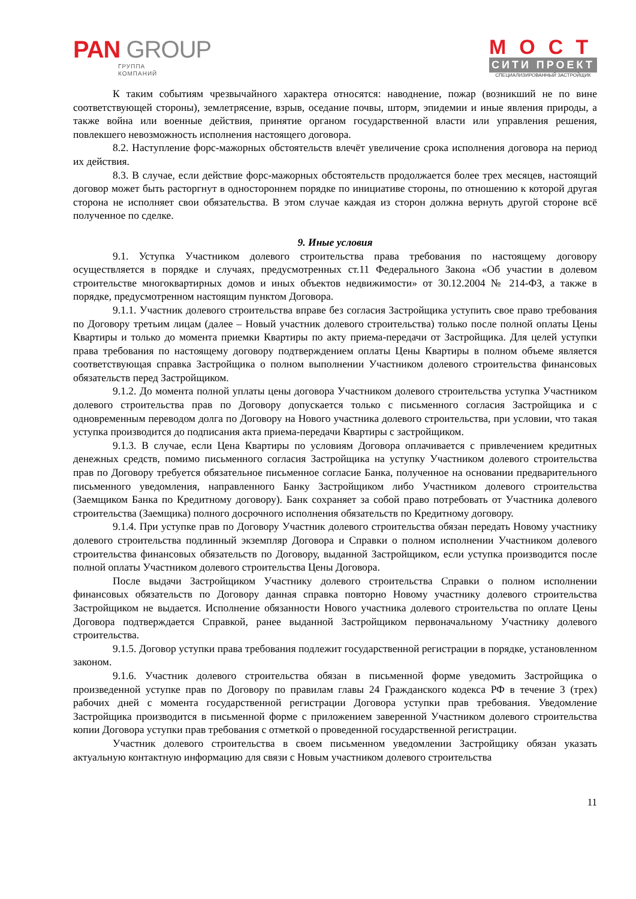PAN GROUP
ГРУППА
КОМПАНИЙ
МОСТ
СИТИ ПРОЕКТ
СПЕЦИАЛИЗИРОВАННЫЙ ЗАСТРОЙЩИК
К таким событиям чрезвычайного характера относятся: наводнение, пожар (возникший не по вине соответствующей стороны), землетрясение, взрыв, оседание почвы, шторм, эпидемии и иные явления природы, а также война или военные действия, принятие органом государственной власти или управления решения, повлекшего невозможность исполнения настоящего договора.
8.2. Наступление форс-мажорных обстоятельств влечёт увеличение срока исполнения договора на период их действия.
8.3. В случае, если действие форс-мажорных обстоятельств продолжается более трех месяцев, настоящий договор может быть расторгнут в одностороннем порядке по инициативе стороны, по отношению к которой другая сторона не исполняет свои обязательства. В этом случае каждая из сторон должна вернуть другой стороне всё полученное по сделке.
9. Иные условия
9.1. Уступка Участником долевого строительства права требования по настоящему договору осуществляется в порядке и случаях, предусмотренных ст.11 Федерального Закона «Об участии в долевом строительстве многоквартирных домов и иных объектов недвижимости» от 30.12.2004 № 214-ФЗ, а также в порядке, предусмотренном настоящим пунктом Договора.
9.1.1. Участник долевого строительства вправе без согласия Застройщика уступить свое право требования по Договору третьим лицам (далее – Новый участник долевого строительства) только после полной оплаты Цены Квартиры и только до момента приемки Квартиры по акту приема-передачи от Застройщика. Для целей уступки права требования по настоящему договору подтверждением оплаты Цены Квартиры в полном объеме является соответствующая справка Застройщика о полном выполнении Участником долевого строительства финансовых обязательств перед Застройщиком.
9.1.2. До момента полной уплаты цены договора Участником долевого строительства уступка Участником долевого строительства прав по Договору допускается только с письменного согласия Застройщика и с одновременным переводом долга по Договору на Нового участника долевого строительства, при условии, что такая уступка производится до подписания акта приема-передачи Квартиры с застройщиком.
9.1.3. В случае, если Цена Квартиры по условиям Договора оплачивается с привлечением кредитных денежных средств, помимо письменного согласия Застройщика на уступку Участником долевого строительства прав по Договору требуется обязательное письменное согласие Банка, полученное на основании предварительного письменного уведомления, направленного Банку Застройщиком либо Участником долевого строительства (Заемщиком Банка по Кредитному договору). Банк сохраняет за собой право потребовать от Участника долевого строительства (Заемщика) полного досрочного исполнения обязательств по Кредитному договору.
9.1.4. При уступке прав по Договору Участник долевого строительства обязан передать Новому участнику долевого строительства подлинный экземпляр Договора и Справки о полном исполнении Участником долевого строительства финансовых обязательств по Договору, выданной Застройщиком, если уступка производится после полной оплаты Участником долевого строительства Цены Договора.
После выдачи Застройщиком Участнику долевого строительства Справки о полном исполнении финансовых обязательств по Договору данная справка повторно Новому участнику долевого строительства Застройщиком не выдается. Исполнение обязанности Нового участника долевого строительства по оплате Цены Договора подтверждается Справкой, ранее выданной Застройщиком первоначальному Участнику долевого строительства.
9.1.5. Договор уступки права требования подлежит государственной регистрации в порядке, установленном законом.
9.1.6. Участник долевого строительства обязан в письменной форме уведомить Застройщика о произведенной уступке прав по Договору по правилам главы 24 Гражданского кодекса РФ в течение 3 (трех) рабочих дней с момента государственной регистрации Договора уступки прав требования. Уведомление Застройщика производится в письменной форме с приложением заверенной Участником долевого строительства копии Договора уступки прав требования с отметкой о проведенной государственной регистрации.
Участник долевого строительства в своем письменном уведомлении Застройщику обязан указать актуальную контактную информацию для связи с Новым участником долевого строительства
11